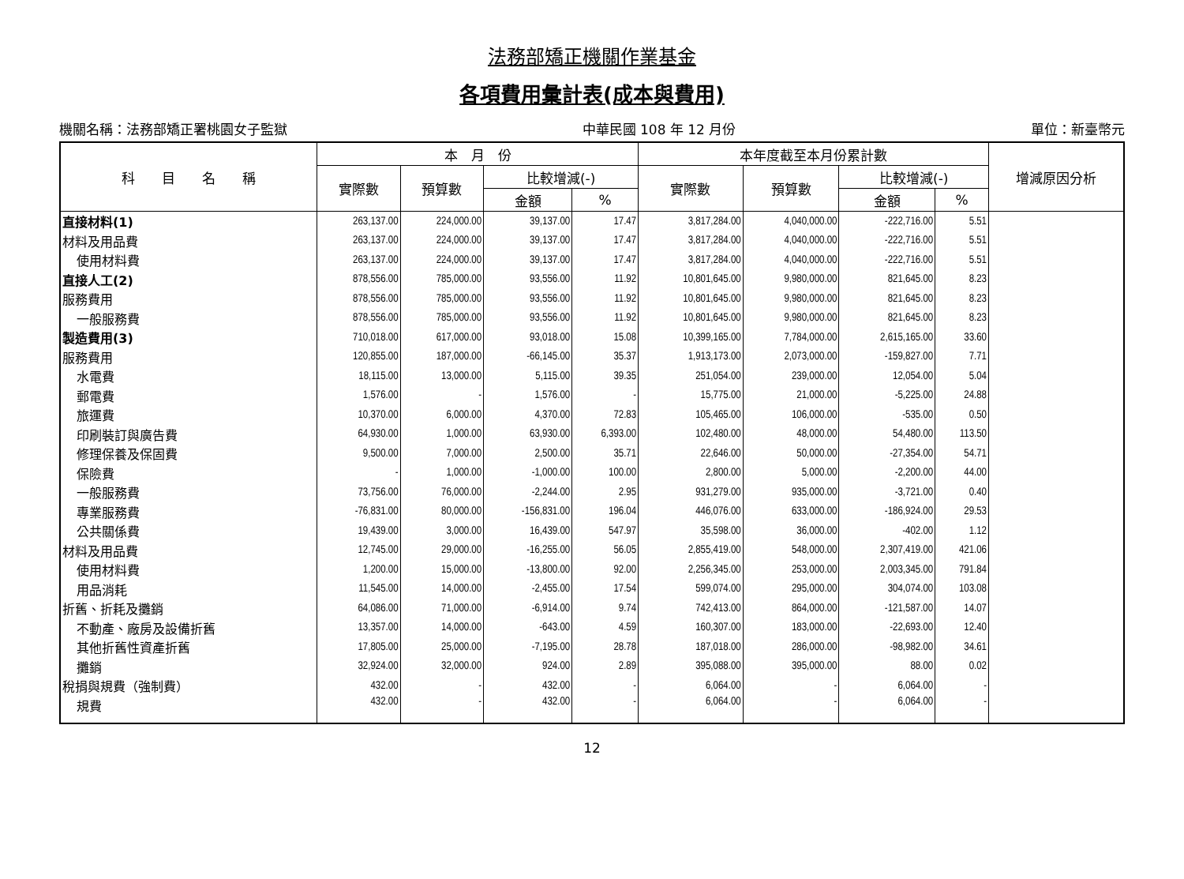法務部矯正機關作業基金
各項費用彙計表(成本與費用)
機關名稱：法務部矯正署桃園女子監獄 中華民國 108 年 12 月份 單位：新臺幣元
| 科 目 名 稱 | 本 月 份 | | | | 本年度截至本月份累計數 | | | | 增減原因分析 |
| --- | --- | --- | --- | --- | --- | --- | --- | --- | --- |
| | 實際數 | 預算數 | 比較增減(-) | | 實際數 | 預算數 | 比較增減(-) | | |
| | | | 金額 | % | | | 金額 | % | |
| 直接材料(1) | 263,137.00 | 224,000.00 | 39,137.00 | 17.47 | 3,817,284.00 | 4,040,000.00 | -222,716.00 | 5.51 | |
| 材料及用品費 | 263,137.00 | 224,000.00 | 39,137.00 | 17.47 | 3,817,284.00 | 4,040,000.00 | -222,716.00 | 5.51 | |
| 使用材料費 | 263,137.00 | 224,000.00 | 39,137.00 | 17.47 | 3,817,284.00 | 4,040,000.00 | -222,716.00 | 5.51 | |
| 直接人工(2) | 878,556.00 | 785,000.00 | 93,556.00 | 11.92 | 10,801,645.00 | 9,980,000.00 | 821,645.00 | 8.23 | |
| 服務費用 | 878,556.00 | 785,000.00 | 93,556.00 | 11.92 | 10,801,645.00 | 9,980,000.00 | 821,645.00 | 8.23 | |
| 一般服務費 | 878,556.00 | 785,000.00 | 93,556.00 | 11.92 | 10,801,645.00 | 9,980,000.00 | 821,645.00 | 8.23 | |
| 製造費用(3) | 710,018.00 | 617,000.00 | 93,018.00 | 15.08 | 10,399,165.00 | 7,784,000.00 | 2,615,165.00 | 33.60 | |
| 服務費用 | 120,855.00 | 187,000.00 | -66,145.00 | 35.37 | 1,913,173.00 | 2,073,000.00 | -159,827.00 | 7.71 | |
| 水電費 | 18,115.00 | 13,000.00 | 5,115.00 | 39.35 | 251,054.00 | 239,000.00 | 12,054.00 | 5.04 | |
| 郵電費 | 1,576.00 | - | 1,576.00 | - | 15,775.00 | 21,000.00 | -5,225.00 | 24.88 | |
| 旅運費 | 10,370.00 | 6,000.00 | 4,370.00 | 72.83 | 105,465.00 | 106,000.00 | -535.00 | 0.50 | |
| 印刷裝訂與廣告費 | 64,930.00 | 1,000.00 | 63,930.00 | 6,393.00 | 102,480.00 | 48,000.00 | 54,480.00 | 113.50 | |
| 修理保養及保固費 | 9,500.00 | 7,000.00 | 2,500.00 | 35.71 | 22,646.00 | 50,000.00 | -27,354.00 | 54.71 | |
| 保險費 | - | 1,000.00 | -1,000.00 | 100.00 | 2,800.00 | 5,000.00 | -2,200.00 | 44.00 | |
| 一般服務費 | 73,756.00 | 76,000.00 | -2,244.00 | 2.95 | 931,279.00 | 935,000.00 | -3,721.00 | 0.40 | |
| 專業服務費 | -76,831.00 | 80,000.00 | -156,831.00 | 196.04 | 446,076.00 | 633,000.00 | -186,924.00 | 29.53 | |
| 公共關係費 | 19,439.00 | 3,000.00 | 16,439.00 | 547.97 | 35,598.00 | 36,000.00 | -402.00 | 1.12 | |
| 材料及用品費 | 12,745.00 | 29,000.00 | -16,255.00 | 56.05 | 2,855,419.00 | 548,000.00 | 2,307,419.00 | 421.06 | |
| 使用材料費 | 1,200.00 | 15,000.00 | -13,800.00 | 92.00 | 2,256,345.00 | 253,000.00 | 2,003,345.00 | 791.84 | |
| 用品消耗 | 11,545.00 | 14,000.00 | -2,455.00 | 17.54 | 599,074.00 | 295,000.00 | 304,074.00 | 103.08 | |
| 折舊、折耗及攤銷 | 64,086.00 | 71,000.00 | -6,914.00 | 9.74 | 742,413.00 | 864,000.00 | -121,587.00 | 14.07 | |
| 不動產、廠房及設備折舊 | 13,357.00 | 14,000.00 | -643.00 | 4.59 | 160,307.00 | 183,000.00 | -22,693.00 | 12.40 | |
| 其他折舊性資產折舊 | 17,805.00 | 25,000.00 | -7,195.00 | 28.78 | 187,018.00 | 286,000.00 | -98,982.00 | 34.61 | |
| 攤銷 | 32,924.00 | 32,000.00 | 924.00 | 2.89 | 395,088.00 | 395,000.00 | 88.00 | 0.02 | |
| 稅捐與規費（強制費） | 432.00 | - | 432.00 | - | 6,064.00 | - | 6,064.00 | - | |
| 規費 | 432.00 | - | 432.00 | - | 6,064.00 | - | 6,064.00 | - | |
12